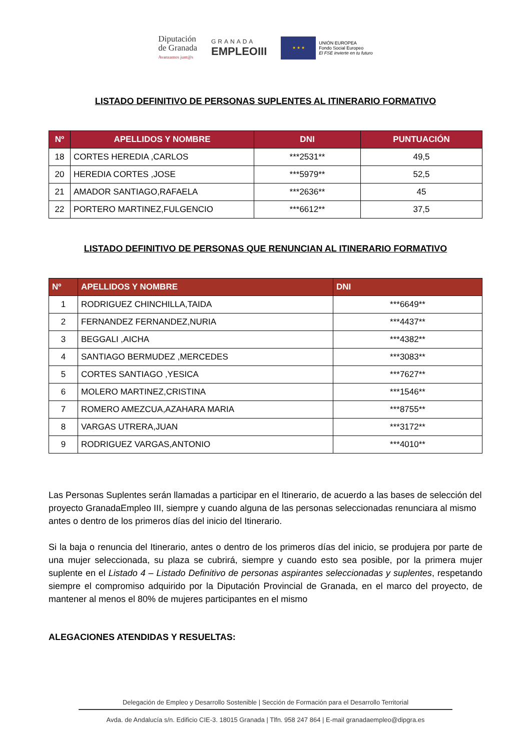Diputación
de Granada
Avanzamos junt@s
GRANADA
EMPLEOIII
★ ★ ★
UNIÓN EUROPEA
Fondo Social Europeo
El FSE invierte en tu futuro
LISTADO DEFINITIVO DE PERSONAS SUPLENTES AL ITINERARIO FORMATIVO
| Nº | APELLIDOS Y NOMBRE | DNI | PUNTUACIÓN |
| --- | --- | --- | --- |
| 18 | CORTES HEREDIA ,CARLOS | ***2531** | 49,5 |
| 20 | HEREDIA CORTES ,JOSE | ***5979** | 52,5 |
| 21 | AMADOR SANTIAGO,RAFAELA | ***2636** | 45 |
| 22 | PORTERO MARTINEZ,FULGENCIO | ***6612** | 37,5 |
LISTADO DEFINITIVO DE PERSONAS QUE RENUNCIAN AL ITINERARIO FORMATIVO
| Nº | APELLIDOS Y NOMBRE | DNI |
| --- | --- | --- |
| 1 | RODRIGUEZ CHINCHILLA,TAIDA | ***6649** |
| 2 | FERNANDEZ FERNANDEZ,NURIA | ***4437** |
| 3 | BEGGALI ,AICHA | ***4382** |
| 4 | SANTIAGO BERMUDEZ ,MERCEDES | ***3083** |
| 5 | CORTES SANTIAGO ,YESICA | ***7627** |
| 6 | MOLERO MARTINEZ,CRISTINA | ***1546** |
| 7 | ROMERO AMEZCUA,AZAHARA MARIA | ***8755** |
| 8 | VARGAS UTRERA,JUAN | ***3172** |
| 9 | RODRIGUEZ VARGAS,ANTONIO | ***4010** |
Las Personas Suplentes serán llamadas a participar en el Itinerario, de acuerdo a las bases de selección del proyecto GranadaEmpleo III, siempre y cuando alguna de las personas seleccionadas renunciara al mismo antes o dentro de los primeros días del inicio del Itinerario.
Si la baja o renuncia del Itinerario, antes o dentro de los primeros días del inicio, se produjera por parte de una mujer seleccionada, su plaza se cubrirá, siempre y cuando esto sea posible, por la primera mujer suplente en el Listado 4 – Listado Definitivo de personas aspirantes seleccionadas y suplentes, respetando siempre el compromiso adquirido por la Diputación Provincial de Granada, en el marco del proyecto, de mantener al menos el 80% de mujeres participantes en el mismo
ALEGACIONES ATENDIDAS Y RESUELTAS:
Delegación de Empleo y Desarrollo Sostenible | Sección de Formación para el Desarrollo Territorial
Avda. de Andalucía s/n. Edificio CIE-3. 18015 Granada | Tlfn. 958 247 864 | E-mail granadaempleo@dipgra.es